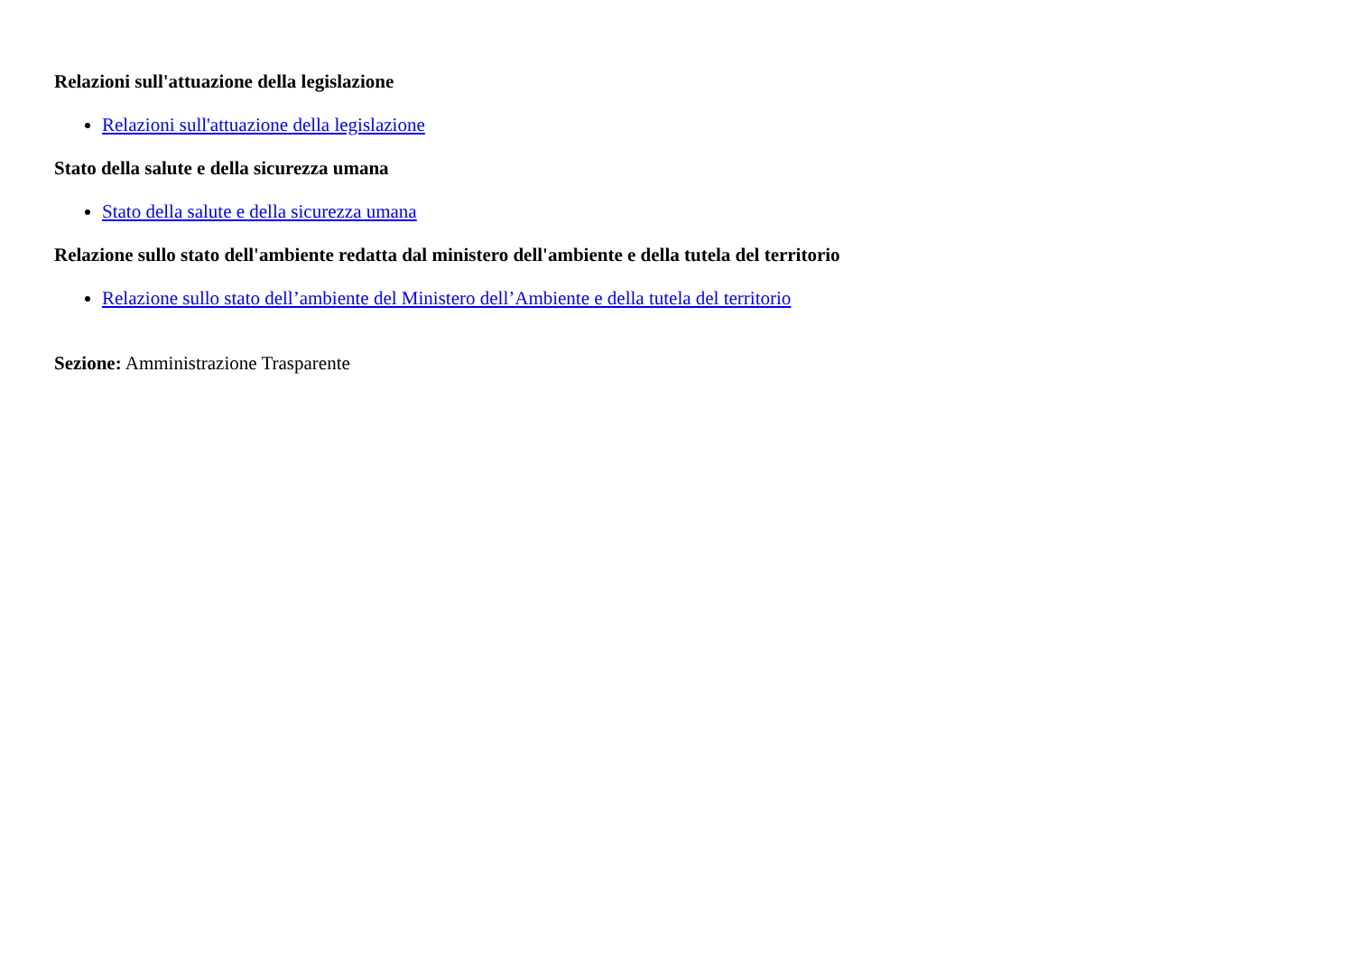Relazioni sull'attuazione della legislazione
Relazioni sull'attuazione della legislazione
Stato della salute e della sicurezza umana
Stato della salute e della sicurezza umana
Relazione sullo stato dell'ambiente redatta dal ministero dell'ambiente e della tutela del territorio
Relazione sullo stato dell’ambiente del Ministero dell’Ambiente e della tutela del territorio
Sezione: Amministrazione Trasparente